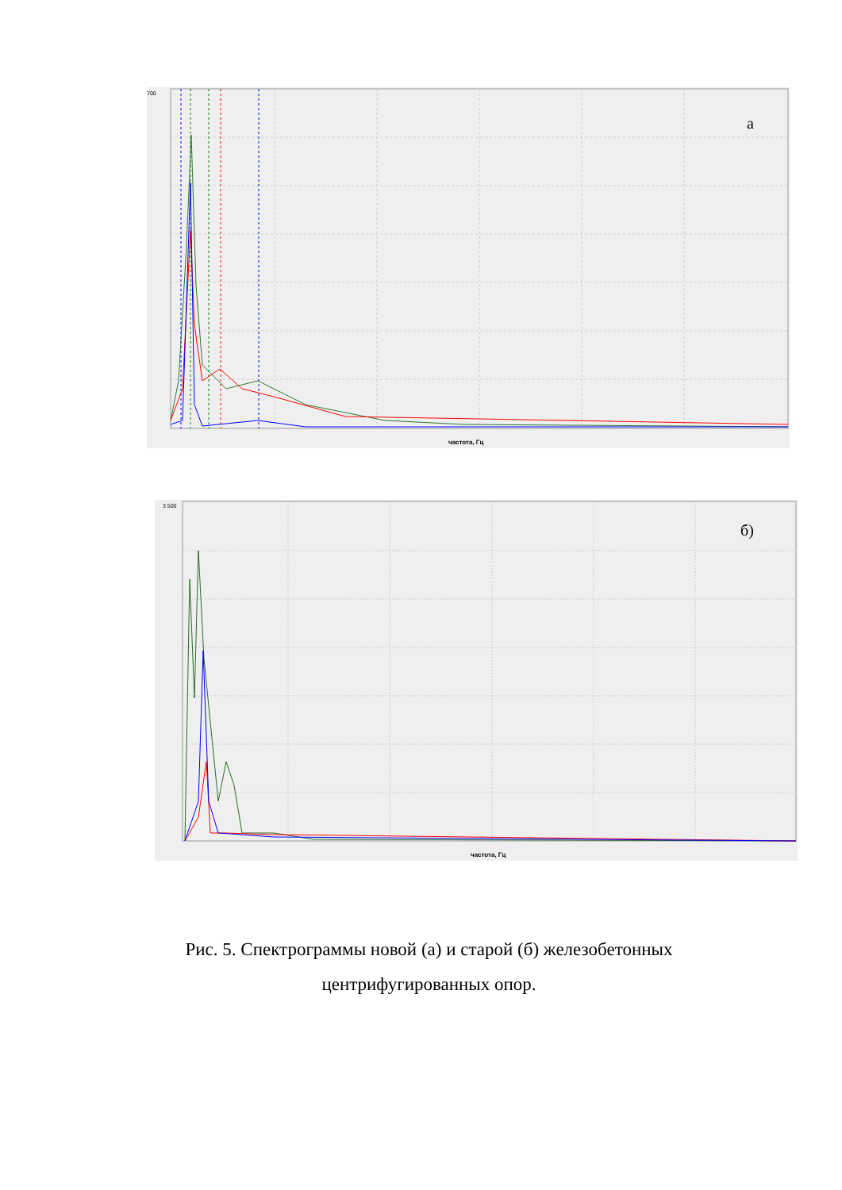700
а
частота, Гц
3 500
б)
частота, Гц
Рис. 5. Спектрограммы новой (а) и старой (б) железобетонных центрифугированных опор.